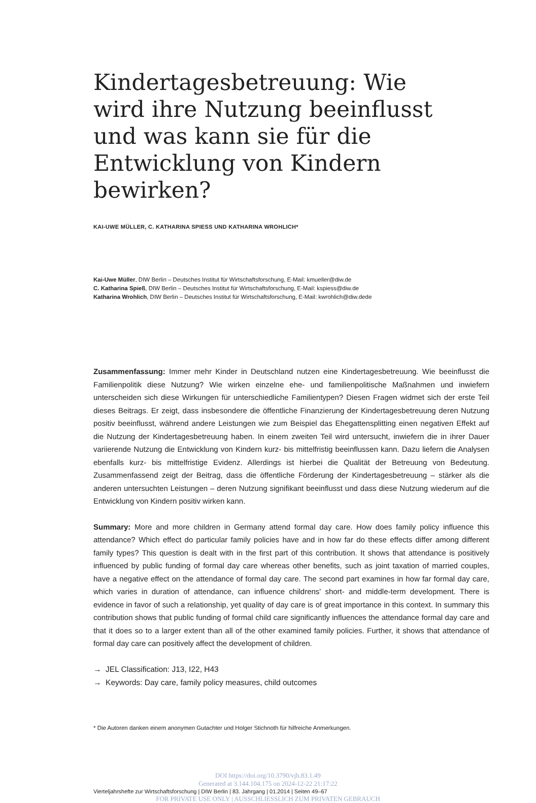Kindertagesbetreuung: Wie wird ihre Nutzung beeinflusst und was kann sie für die Entwicklung von Kindern bewirken?
KAI-UWE MÜLLER, C. KATHARINA SPIESS UND KATHARINA WROHLICH*
Kai-Uwe Müller, DIW Berlin – Deutsches Institut für Wirtschaftsforschung, E-Mail: kmueller@diw.de
C. Katharina Spieß, DIW Berlin – Deutsches Institut für Wirtschaftsforschung, E-Mail: kspiess@diw.de
Katharina Wrohlich, DIW Berlin – Deutsches Institut für Wirtschaftsforschung, E-Mail: kwrohlich@diw.dede
Zusammenfassung: Immer mehr Kinder in Deutschland nutzen eine Kindertagesbetreuung. Wie beeinflusst die Familienpolitik diese Nutzung? Wie wirken einzelne ehe- und familienpolitische Maßnahmen und inwiefern unterscheiden sich diese Wirkungen für unterschiedliche Familientypen? Diesen Fragen widmet sich der erste Teil dieses Beitrags. Er zeigt, dass insbesondere die öffentliche Finanzierung der Kindertagesbetreuung deren Nutzung positiv beeinflusst, während andere Leistungen wie zum Beispiel das Ehegattensplitting einen negativen Effekt auf die Nutzung der Kindertagesbetreuung haben. In einem zweiten Teil wird untersucht, inwiefern die in ihrer Dauer variierende Nutzung die Entwicklung von Kindern kurz- bis mittelfristig beeinflussen kann. Dazu liefern die Analysen ebenfalls kurz- bis mittelfristige Evidenz. Allerdings ist hierbei die Qualität der Betreuung von Bedeutung. Zusammenfassend zeigt der Beitrag, dass die öffentliche Förderung der Kindertagesbetreuung – stärker als die anderen untersuchten Leistungen – deren Nutzung signifikant beeinflusst und dass diese Nutzung wiederum auf die Entwicklung von Kindern positiv wirken kann.
Summary: More and more children in Germany attend formal day care. How does family policy influence this attendance? Which effect do particular family policies have and in how far do these effects differ among different family types? This question is dealt with in the first part of this contribution. It shows that attendance is positively influenced by public funding of formal day care whereas other benefits, such as joint taxation of married couples, have a negative effect on the attendance of formal day care. The second part examines in how far formal day care, which varies in duration of attendance, can influence childrens' short- and middle-term development. There is evidence in favor of such a relationship, yet quality of day care is of great importance in this context. In summary this contribution shows that public funding of formal child care significantly influences the attendance formal day care and that it does so to a larger extent than all of the other examined family policies. Further, it shows that attendance of formal day care can positively affect the development of children.
→ JEL Classification: J13, I22, H43
→ Keywords: Day care, family policy measures, child outcomes
* Die Autoren danken einem anonymen Gutachter und Holger Stichnoth für hilfreiche Anmerkungen.
DOI https://doi.org/10.3790/vjh.83.1.49
Generated at 3.144.104.175 on 2024-12-22 21:17:22
Vierteljahrshefte zur Wirtschaftsforschung | DIW Berlin | 83. Jahrgang | 01.2014 | Seiten 49–67
FOR PRIVATE USE ONLY | AUSSCHLIESSLICH ZUM PRIVATEN GEBRAUCH